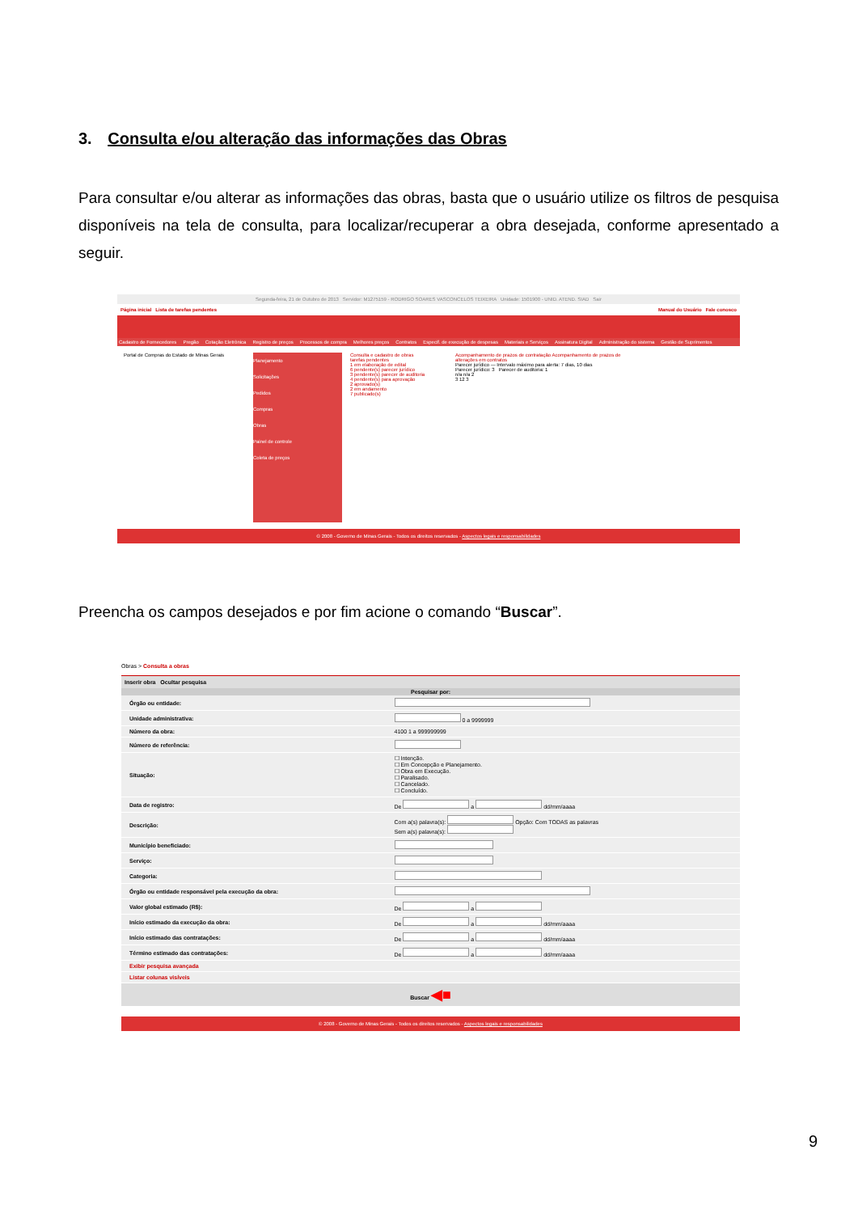3. Consulta e/ou alteração das informações das Obras
Para consultar e/ou alterar as informações das obras, basta que o usuário utilize os filtros de pesquisa disponíveis na tela de consulta, para localizar/recuperar a obra desejada, conforme apresentado a seguir.
Segunda-feira, 21 de Outubro de 2013 Servidor: M1275159 - RODRIGO SOARES VASCONCELOS TEIXEIRA Unidade: 1501900 - UNID. ATEND. SIAD Sair
Página inicial Lista de tarefas pendentes Manual do Usuário Fale conosco
Cadastro de Fornecedores Pregão Cotação Eletrônica Registro de preços Processos de compra Melhores preços Contratos Especif. de execução de despesas Materiais e Serviços Assinatura Digital Administração do sistema Gestão de Suprimentos
Portal de Compras do Estado de Minas Gerais
Planejamento
Solicitações
Pedidos
Compras
Obras
Painel de controle
Coleta de preços
Consulta e cadastro de obras
tarefas pendentes
1 em elaboração de edital
6 pendente(s) parecer jurídico
3 pendente(s) parecer de auditoria
4 pendente(s) para aprovação
2 aprovado(s)
2 em andamento
7 publicado(s)
Acompanhamento de prazos de contratação Acompanhamento de prazos de alterações em contratos
Parecer jurídico — Intervalo máximo para alerta: 7 dias, 10 dias
Parecer jurídico: 3 Parecer de auditoria: 1
n/a n/a 2
3 12 3
© 2008 - Governo de Minas Gerais - Todos os direitos reservados - Aspectos legais e responsabilidades
Preencha os campos desejados e por fim acione o comando “Buscar”.
Obras > Consulta a obras
Inserir obra Ocultar pesquisa
| Pesquisar por: | |
| --- | --- |
| Órgão ou entidade: | |
| Unidade administrativa: | 0 a 9999999 |
| Número da obra: | 4100 1 a 999999999 |
| Número de referência: | |
| Situação: | ☐ Intenção. ☐ Em Concepção e Planejamento. ☐ Obra em Execução. ☐ Paralisado. ☐ Cancelado. ☐ Concluído. |
| Data de registro: | De a dd/mm/aaaa |
| Descrição: | Com a(s) palavra(s): Opção: Com TODAS as palavras Sem a(s) palavra(s): |
| Município beneficiado: | |
| Serviço: | |
| Categoria: | |
| Órgão ou entidade responsável pela execução da obra: | |
| Valor global estimado (R$): | De a |
| Início estimado da execução da obra: | De a dd/mm/aaaa |
| Início estimado das contratações: | De a dd/mm/aaaa |
| Término estimado das contratações: | De a dd/mm/aaaa |
| Exibir pesquisa avançada | |
| Listar colunas visíveis | |
| Buscar ◀■ | |
© 2008 - Governo de Minas Gerais - Todos os direitos reservados - Aspectos legais e responsabilidades
9